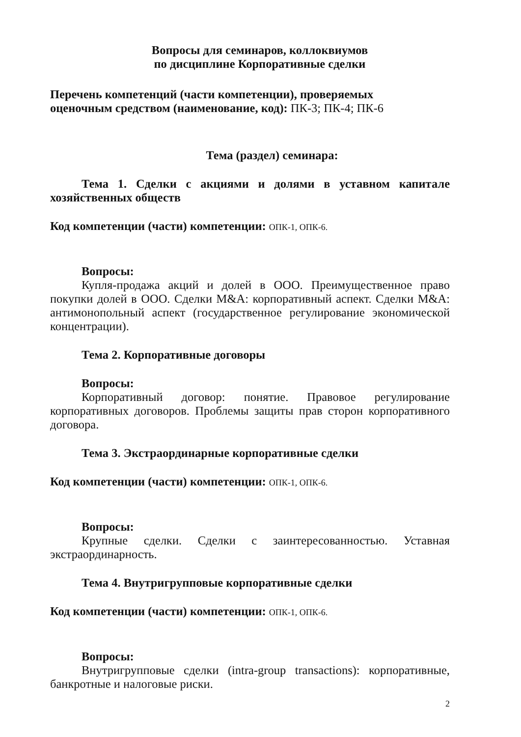Вопросы для семинаров, коллоквиумов
по дисциплине Корпоративные сделки
Перечень компетенций (части компетенции), проверяемых
оценочным средством (наименование, код): ПК-3; ПК-4; ПК-6
Тема (раздел) семинара:
Тема 1. Сделки с акциями и долями в уставном капитале хозяйственных обществ
Код компетенции (части) компетенции: ОПК-1, ОПК-6.
Вопросы:
Купля-продажа акций и долей в ООО. Преимущественное право покупки долей в ООО. Сделки M&A: корпоративный аспект. Сделки M&A: антимонопольный аспект (государственное регулирование экономической концентрации).
Тема 2. Корпоративные договоры
Вопросы:
Корпоративный договор: понятие. Правовое регулирование корпоративных договоров. Проблемы защиты прав сторон корпоративного договора.
Тема 3. Экстраординарные корпоративные сделки
Код компетенции (части) компетенции: ОПК-1, ОПК-6.
Вопросы:
Крупные сделки. Сделки с заинтересованностью. Уставная экстраординарность.
Тема 4. Внутригрупповые корпоративные сделки
Код компетенции (части) компетенции: ОПК-1, ОПК-6.
Вопросы:
Внутригрупповые сделки (intra-group transactions): корпоративные, банкротные и налоговые риски.
2